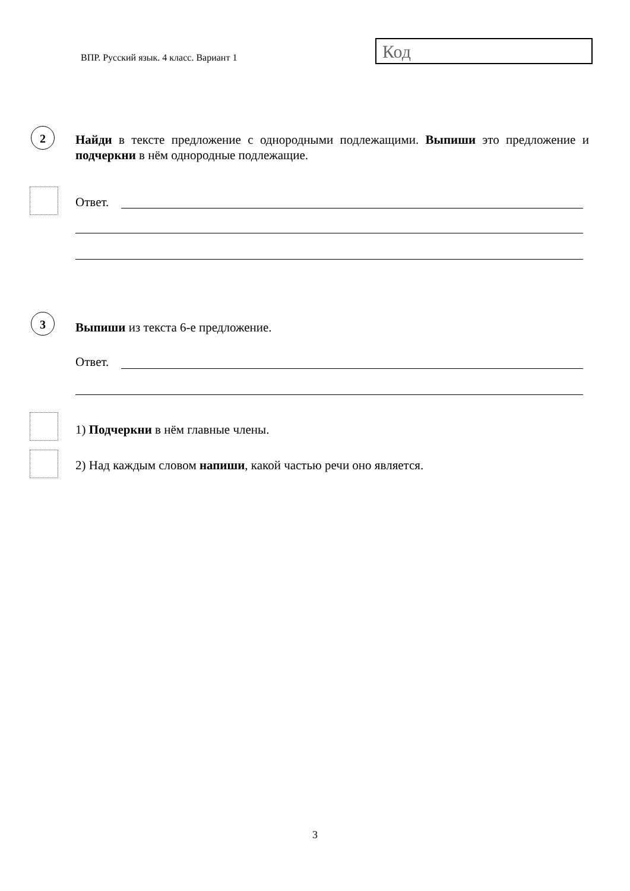ВПР. Русский язык. 4 класс. Вариант 1
Код
2
Найди в тексте предложение с однородными подлежащими. Выпиши это предложение и подчеркни в нём однородные подлежащие.
Ответ.
3
Выпиши из текста 6-е предложение.
Ответ.
1) Подчеркни в нём главные члены.
2) Над каждым словом напиши, какой частью речи оно является.
3